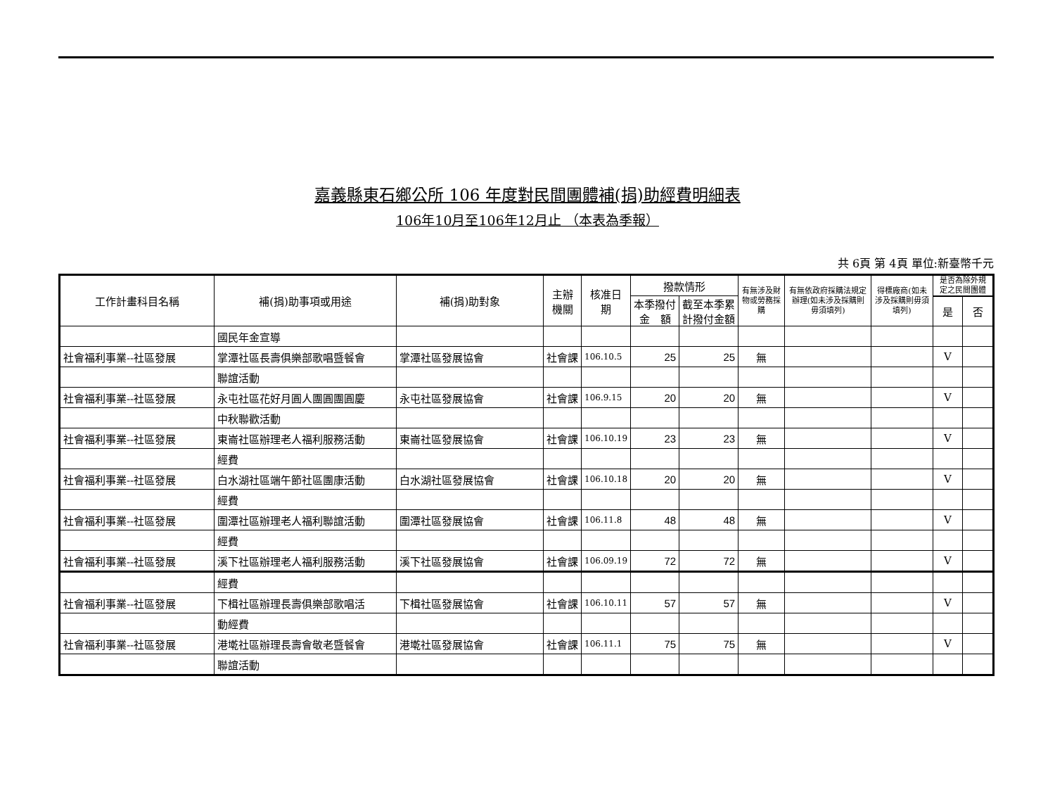嘉義縣東石鄉公所 106 年度對民間團體補(捐)助經費明細表
106年10月至106年12月止 （本表為季報）
共 6頁 第 4頁 單位:新臺幣千元
| 工作計畫科目名稱 | 補(捐)助事項或用途 | 補(捐)助對象 | 主辦 機關 | 核准日 期 | 撥款情形 | | 有無涉及財物或勞務採購 | 有無依政府採購法規定辦理(如未涉及採購則毋須填列) | 得標廠商(如未涉及採購則毋須填列) | 是否為除外規定之民間團體 | |
| --- | --- | --- | --- | --- | --- | --- | --- | --- | --- | --- | --- |
| | | | | | 本季撥付 金 額 | 截至本季累 計撥付金額 | | | | | |
| | | | | | | | | | | 是 | 否 |
| | 國民年金宣導 | | | | | | | | | | |
| 社會福利事業--社區發展 | 掌潭社區長壽俱樂部歌唱暨餐會 | 掌潭社區發展協會 | 社會課 | 106.10.5 | 25 | 25 | 無 | | | V | |
| | 聯誼活動 | | | | | | | | | | |
| 社會福利事業--社區發展 | 永屯社區花好月圓人團圓團圓慶 | 永屯社區發展協會 | 社會課 | 106.9.15 | 20 | 20 | 無 | | | V | |
| | 中秋聯歡活動 | | | | | | | | | | |
| 社會福利事業--社區發展 | 東崙社區辦理老人福利服務活動 | 東崙社區發展協會 | 社會課 | 106.10.19 | 23 | 23 | 無 | | | V | |
| | 經費 | | | | | | | | | | |
| 社會福利事業--社區發展 | 白水湖社區端午節社區團康活動 | 白水湖社區發展協會 | 社會課 | 106.10.18 | 20 | 20 | 無 | | | V | |
| | 經費 | | | | | | | | | | |
| 社會福利事業--社區發展 | 圍潭社區辦理老人福利聯誼活動 | 圍潭社區發展協會 | 社會課 | 106.11.8 | 48 | 48 | 無 | | | V | |
| | 經費 | | | | | | | | | | |
| 社會福利事業--社區發展 | 溪下社區辦理老人福利服務活動 | 溪下社區發展協會 | 社會課 | 106.09.19 | 72 | 72 | 無 | | | V | |
| | 經費 | | | | | | | | | | |
| 社會福利事業--社區發展 | 下楫社區辦理長壽俱樂部歌唱活 | 下楫社區發展協會 | 社會課 | 106.10.11 | 57 | 57 | 無 | | | V | |
| | 動經費 | | | | | | | | | | |
| 社會福利事業--社區發展 | 港墘社區辦理長壽會敬老暨餐會 | 港墘社區發展協會 | 社會課 | 106.11.1 | 75 | 75 | 無 | | | V | |
| | 聯誼活動 | | | | | | | | | | |